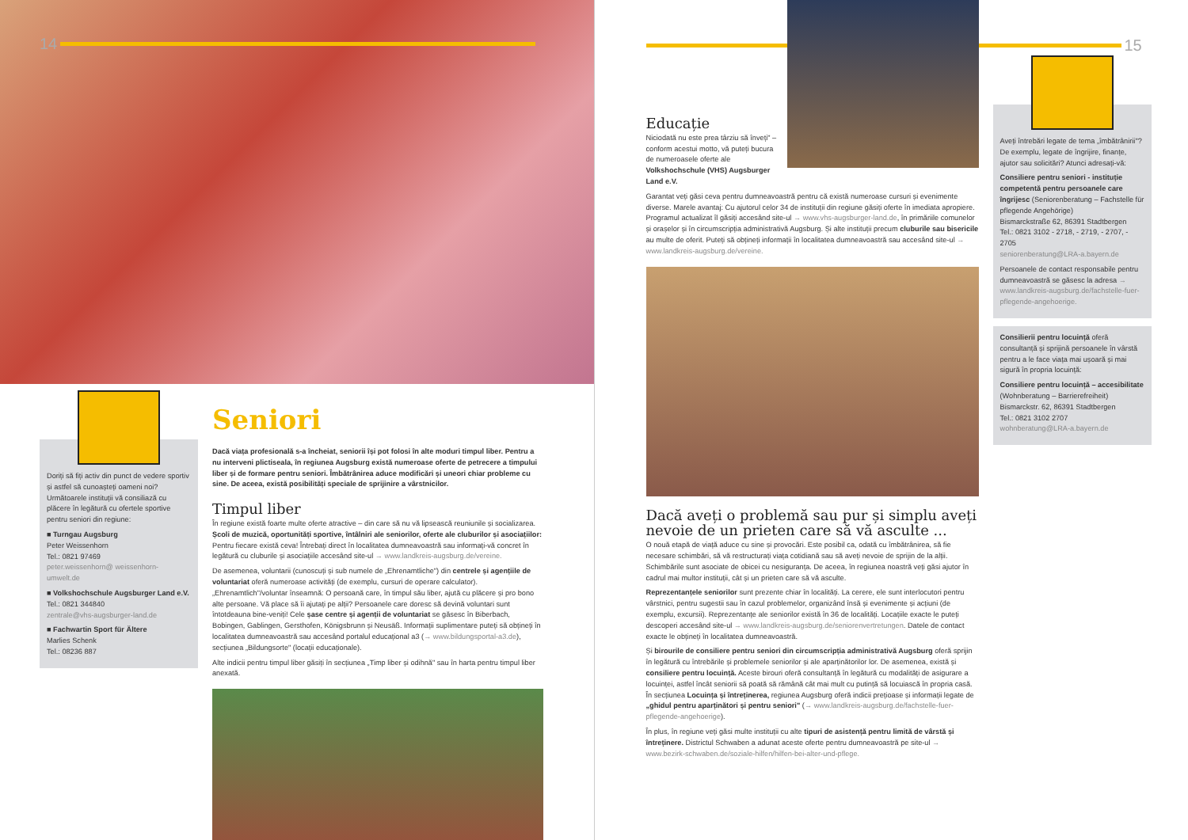14
Doriți să fiți activ din punct de vedere sportiv și astfel să cunoașteți oameni noi? Următoarele instituții vă consiliază cu plăcere în legătură cu ofertele sportive pentru seniori din regiune:
■ Turngau Augsburg
Peter Weissenhorn
Tel.: 0821 97469
peter.weissenhorn@ weissenhorn-umwelt.de
■ Volkshochschule Augsburger Land e.V.
Tel.: 0821 344840
zentrale@vhs-augsburger-land.de
■ Fachwartin Sport für Ältere
Marlies Schenk
Tel.: 08236 887
Seniori
Dacă viața profesională s-a încheiat, seniorii își pot folosi în alte moduri timpul liber. Pentru a nu interveni plictiseala, în regiunea Augsburg există numeroase oferte de petrecere a timpului liber și de formare pentru seniori. Îmbătrânirea aduce modificări și uneori chiar probleme cu sine. De aceea, există posibilități speciale de sprijinire a vârstnicilor.
Timpul liber
În regiune există foarte multe oferte atractive – din care să nu vă lipsească reuniunile și socializarea. Școli de muzică, oportunități sportive, întâlniri ale seniorilor, oferte ale cluburilor și asociațiilor: Pentru fiecare există ceva! Întrebați direct în localitatea dumneavoastră sau informați-vă concret în legătură cu cluburile și asociațiile accesând site-ul → www.landkreis-augsburg.de/vereine.
De asemenea, voluntarii (cunoscuți și sub numele de „Ehrenamtliche") din centrele și agențiile de voluntariat oferă numeroase activități (de exemplu, cursuri de operare calculator). „Ehrenamtlich"/voluntar înseamnă: O persoană care, în timpul său liber, ajută cu plăcere și pro bono alte persoane. Vă place să îi ajutați pe alții? Persoanele care doresc să devină voluntari sunt întotdeauna bine-veniți! Cele șase centre și agenții de voluntariat se găsesc în Biberbach, Bobingen, Gablingen, Gersthofen, Königsbrunn și Neusäß. Informații suplimentare puteți să obțineți în localitatea dumneavoastră sau accesând portalul educațional a3 (→ www.bildungsportal-a3.de), secțiunea „Bildungsorte" (locații educaționale).
Alte indicii pentru timpul liber găsiți în secțiunea „Timp liber și odihnă" sau în harta pentru timpul liber anexată.
15
Educație
Niciodată nu este prea târziu să înveți" – conform acestui motto, vă puteți bucura de numeroasele oferte ale Volkshochschule (VHS) Augsburger Land e.V.
Garantat veți găsi ceva pentru dumneavoastră pentru că există numeroase cursuri și evenimente diverse. Marele avantaj: Cu ajutorul celor 34 de instituții din regiune găsiți oferte în imediata apropiere. Programul actualizat îl găsiți accesând site-ul → www.vhs-augsburger-land.de, în primăriile comunelor și orașelor și în circumscripția administrativă Augsburg. Și alte instituții precum cluburile sau bisericile au multe de oferit. Puteți să obțineți informații în localitatea dumneavoastră sau accesând site-ul → www.landkreis-augsburg.de/vereine.
Dacă aveți o problemă sau pur și simplu aveți nevoie de un prieten care să vă asculte ...
O nouă etapă de viață aduce cu sine și provocări. Este posibil ca, odată cu îmbătrânirea, să fie necesare schimbări, să vă restructurați viața cotidiană sau să aveți nevoie de sprijin de la alții. Schimbările sunt asociate de obicei cu nesiguranța. De aceea, în regiunea noastră veți găsi ajutor în cadrul mai multor instituții, cât și un prieten care să vă asculte.
Reprezentanțele seniorilor sunt prezente chiar în localități. La cerere, ele sunt interlocutori pentru vârstnici, pentru sugestii sau în cazul problemelor, organizând însă și evenimente și acțiuni (de exemplu, excursii). Reprezentanțe ale seniorilor există în 36 de localități. Locațiile exacte le puteți descoperi accesând site-ul → www.landkreis-augsburg.de/seniorenvertretungen. Datele de contact exacte le obțineți în localitatea dumneavoastră.
Și birourile de consiliere pentru seniori din circumscripția administrativă Augsburg oferă sprijin în legătură cu întrebările și problemele seniorilor și ale aparținătorilor lor. De asemenea, există și consiliere pentru locuință. Aceste birouri oferă consultanță în legătură cu modalități de asigurare a locuinței, astfel încât seniorii să poată să rămână cât mai mult cu putință să locuiască în propria casă. În secțiunea Locuința și întreținerea, regiunea Augsburg oferă indicii prețioase și informații legate de „ghidul pentru aparținători și pentru seniori" (→ www.landkreis-augsburg.de/fachstelle-fuer-pflegende-angehoerige).
În plus, în regiune veți găsi multe instituții cu alte tipuri de asistență pentru limită de vârstă și întreținere. Districtul Schwaben a adunat aceste oferte pentru dumneavoastră pe site-ul → www.bezirk-schwaben.de/soziale-hilfen/hilfen-bei-alter-und-pflege.
Aveți întrebări legate de tema „îmbătrânirii"? De exemplu, legate de îngrijire, finanțe, ajutor sau solicitări? Atunci adresați-vă:
Consiliere pentru seniori - instituție competentă pentru persoanele care îngrijesc (Seniorenberatung – Fachstelle für pflegende Angehörige)
Bismarckstraße 62, 86391 Stadtbergen
Tel.: 0821 3102 - 2718, - 2719, - 2707, - 2705
seniorenberatung@LRA-a.bayern.de
Persoanele de contact responsabile pentru dumneavoastră se găsesc la adresa → www.landkreis-augsburg.de/fachstelle-fuer-pflegende-angehoerige.
Consilierii pentru locuință oferă consultanță și sprijină persoanele în vârstă pentru a le face viața mai ușoară și mai sigură în propria locuință:
Consiliere pentru locuință – accesibilitate (Wohnberatung – Barrierefreiheit)
Bismarckstr. 62, 86391 Stadtbergen
Tel.: 0821 3102 2707
wohnberatung@LRA-a.bayern.de